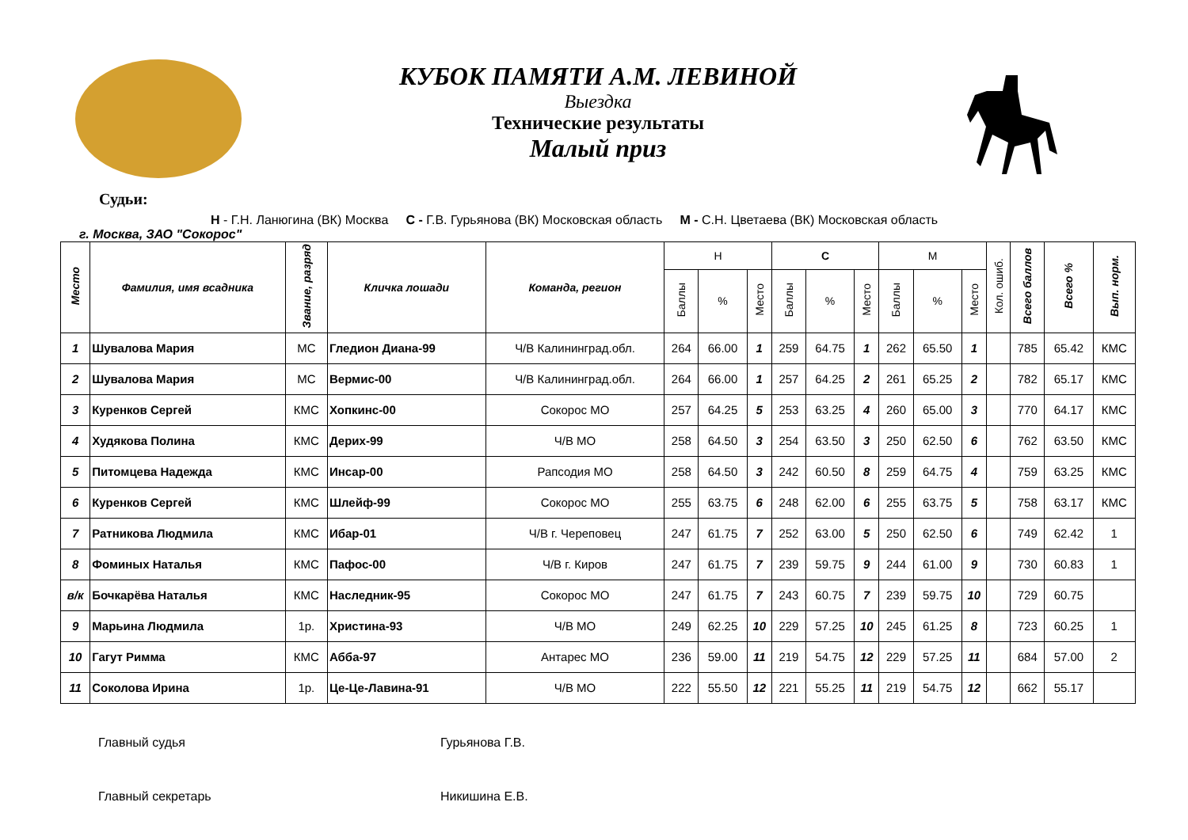КУБОК ПАМЯТИ А.М. ЛЕВИНОЙ
Выездка
Технические результаты
Малый приз
Судьи:
Н - Г.Н. Ланюгина (ВК) Москва С - Г.В. Гурьянова (ВК) Московская область М - С.Н. Цветаева (ВК) Московская область
г. Москва, ЗАО "Сокорос"
| Место | Фамилия, имя всадника | Звание, разряд | Кличка лошади | Команда, регион | Н | | | С | | | М | | | Кол. ошиб. | Всего баллов | Всего % | Вып. норм. |
| --- | --- | --- | --- | --- | --- | --- | --- | --- | --- | --- | --- | --- | --- | --- | --- | --- | --- |
| | | | | | Баллы | % | Место | Баллы | % | Место | Баллы | % | Место | | | | |
| 1 | Шувалова Мария | МС | Гледион Диана-99 | Ч/В Калининград.обл. | 264 | 66.00 | 1 | 259 | 64.75 | 1 | 262 | 65.50 | 1 | | 785 | 65.42 | КМС |
| 2 | Шувалова Мария | МС | Вермис-00 | Ч/В Калининград.обл. | 264 | 66.00 | 1 | 257 | 64.25 | 2 | 261 | 65.25 | 2 | | 782 | 65.17 | КМС |
| 3 | Куренков Сергей | КМС | Хопкинс-00 | Сокорос МО | 257 | 64.25 | 5 | 253 | 63.25 | 4 | 260 | 65.00 | 3 | | 770 | 64.17 | КМС |
| 4 | Худякова Полина | КМС | Дерих-99 | Ч/В МО | 258 | 64.50 | 3 | 254 | 63.50 | 3 | 250 | 62.50 | 6 | | 762 | 63.50 | КМС |
| 5 | Питомцева Надежда | КМС | Инсар-00 | Рапсодия МО | 258 | 64.50 | 3 | 242 | 60.50 | 8 | 259 | 64.75 | 4 | | 759 | 63.25 | КМС |
| 6 | Куренков Сергей | КМС | Шлейф-99 | Сокорос МО | 255 | 63.75 | 6 | 248 | 62.00 | 6 | 255 | 63.75 | 5 | | 758 | 63.17 | КМС |
| 7 | Ратникова Людмила | КМС | Ибар-01 | Ч/В г. Череповец | 247 | 61.75 | 7 | 252 | 63.00 | 5 | 250 | 62.50 | 6 | | 749 | 62.42 | 1 |
| 8 | Фоминых Наталья | КМС | Пафос-00 | Ч/В г. Киров | 247 | 61.75 | 7 | 239 | 59.75 | 9 | 244 | 61.00 | 9 | | 730 | 60.83 | 1 |
| в/к | Бочкарёва Наталья | КМС | Наследник-95 | Сокорос МО | 247 | 61.75 | 7 | 243 | 60.75 | 7 | 239 | 59.75 | 10 | | 729 | 60.75 | |
| 9 | Марьина Людмила | 1р. | Христина-93 | Ч/В МО | 249 | 62.25 | 10 | 229 | 57.25 | 10 | 245 | 61.25 | 8 | | 723 | 60.25 | 1 |
| 10 | Гагут Римма | КМС | Абба-97 | Антарес МО | 236 | 59.00 | 11 | 219 | 54.75 | 12 | 229 | 57.25 | 11 | | 684 | 57.00 | 2 |
| 11 | Соколова Ирина | 1р. | Це-Це-Лавина-91 | Ч/В МО | 222 | 55.50 | 12 | 221 | 55.25 | 11 | 219 | 54.75 | 12 | | 662 | 55.17 | |
Главный судья Гурьянова Г.В.
Главный секретарь Никишина Е.В.